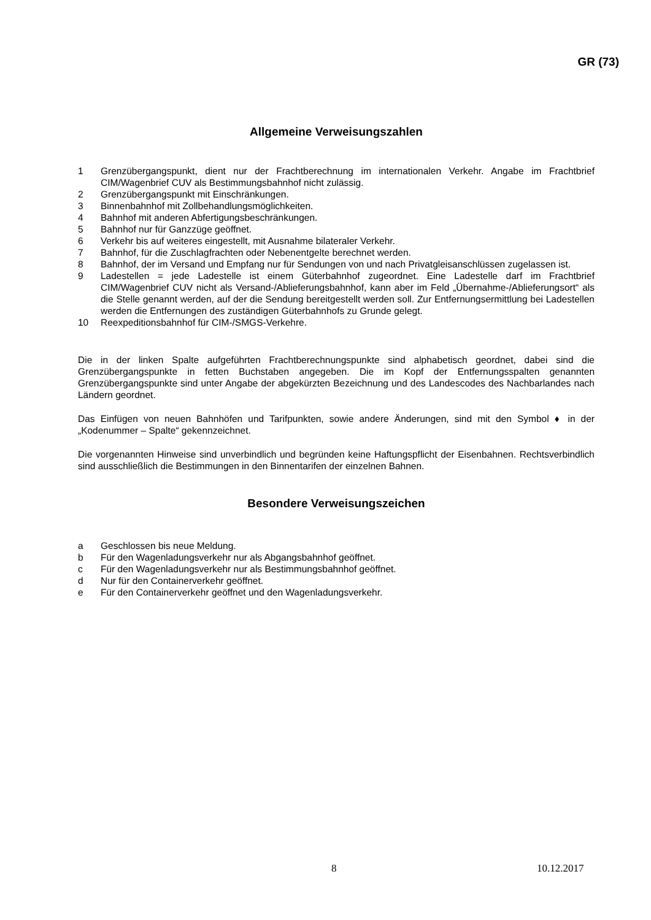GR (73)
Allgemeine Verweisungszahlen
1 Grenzübergangspunkt, dient nur der Frachtberechnung im internationalen Verkehr. Angabe im Frachtbrief CIM/Wagenbrief CUV als Bestimmungsbahnhof nicht zulässig.
2 Grenzübergangspunkt mit Einschränkungen.
3 Binnenbahnhof mit Zollbehandlungsmöglichkeiten.
4 Bahnhof mit anderen Abfertigungsbeschränkungen.
5 Bahnhof nur für Ganzzüge geöffnet.
6 Verkehr bis auf weiteres eingestellt, mit Ausnahme bilateraler Verkehr.
7 Bahnhof, für die Zuschlagfrachten oder Nebenentgelte berechnet werden.
8 Bahnhof, der im Versand und Empfang nur für Sendungen von und nach Privatgleisanschlüssen zugelassen ist.
9 Ladestellen = jede Ladestelle ist einem Güterbahnhof zugeordnet. Eine Ladestelle darf im Frachtbrief CIM/Wagenbrief CUV nicht als Versand-/Ablieferungsbahnhof, kann aber im Feld „Übernahme-/Ablieferungsort“ als die Stelle genannt werden, auf der die Sendung bereitgestellt werden soll. Zur Entfernungsermittlung bei Ladestellen werden die Entfernungen des zuständigen Güterbahnhofs zu Grunde gelegt.
10 Reexpeditionsbahnhof für CIM-/SMGS-Verkehre.
Die in der linken Spalte aufgeführten Frachtberechnungspunkte sind alphabetisch geordnet, dabei sind die Grenzübergangspunkte in fetten Buchstaben angegeben. Die im Kopf der Entfernungsspalten genannten Grenzübergangspunkte sind unter Angabe der abgekürzten Bezeichnung und des Landescodes des Nachbarlandes nach Ländern geordnet.
Das Einfügen von neuen Bahnhöfen und Tarifpunkten, sowie andere Änderungen, sind mit den Symbol ♦ in der „Kodenummer – Spalte“ gekennzeichnet.
Die vorgenannten Hinweise sind unverbindlich und begründen keine Haftungspflicht der Eisenbahnen. Rechtsverbindlich sind ausschließlich die Bestimmungen in den Binnentarifen der einzelnen Bahnen.
Besondere Verweisungszeichen
a Geschlossen bis neue Meldung.
b Für den Wagenladungsverkehr nur als Abgangsbahnhof geöffnet.
c Für den Wagenladungsverkehr nur als Bestimmungsbahnhof geöffnet.
d Nur für den Containerverkehr geöffnet.
e Für den Containerverkehr geöffnet und den Wagenladungsverkehr.
8 10.12.2017